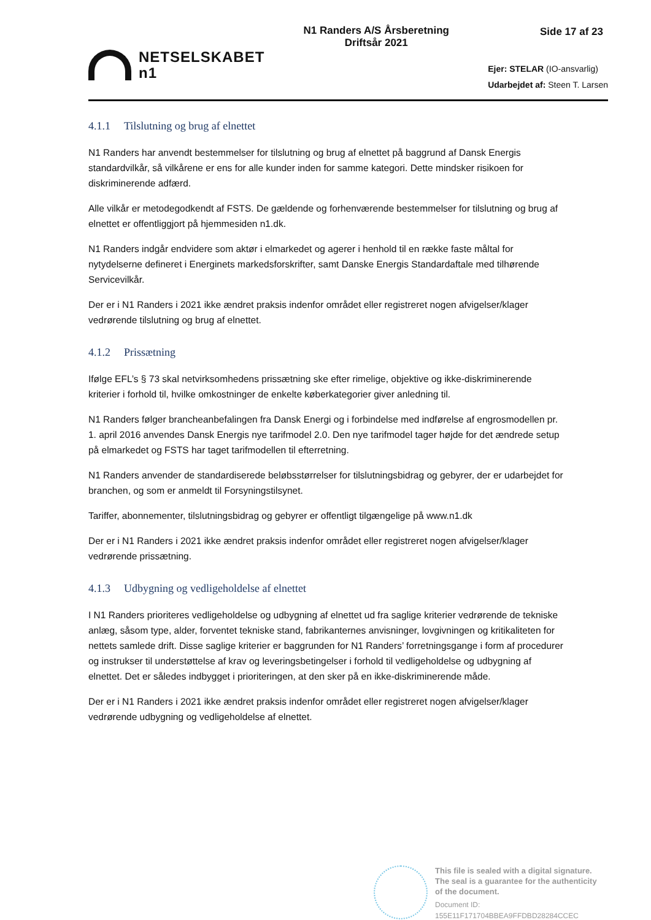NETSELSKABET
n1
N1 Randers A/S Årsberetning
Driftsår 2021
Side 17 af 23
Ejer: STELAR (IO-ansvarlig)
Udarbejdet af: Steen T. Larsen
4.1.1 Tilslutning og brug af elnettet
N1 Randers har anvendt bestemmelser for tilslutning og brug af elnettet på baggrund af Dansk Energis standardvilkår, så vilkårene er ens for alle kunder inden for samme kategori. Dette mindsker risikoen for diskriminerende adfærd.
Alle vilkår er metodegodkendt af FSTS. De gældende og forhenværende bestemmelser for tilslutning og brug af elnettet er offentliggjort på hjemmesiden n1.dk.
N1 Randers indgår endvidere som aktør i elmarkedet og agerer i henhold til en række faste måltal for nytydelserne defineret i Energinets markedsforskrifter, samt Danske Energis Standardaftale med tilhørende Servicevilkår.
Der er i N1 Randers i 2021 ikke ændret praksis indenfor området eller registreret nogen afvigelser/klager vedrørende tilslutning og brug af elnettet.
4.1.2 Prissætning
Ifølge EFL’s § 73 skal netvirksomhedens prissætning ske efter rimelige, objektive og ikke-diskriminerende kriterier i forhold til, hvilke omkostninger de enkelte køberkategorier giver anledning til.
N1 Randers følger brancheanbefalingen fra Dansk Energi og i forbindelse med indførelse af engrosmodellen pr. 1. april 2016 anvendes Dansk Energis nye tarifmodel 2.0. Den nye tarifmodel tager højde for det ændrede setup på elmarkedet og FSTS har taget tarifmodellen til efterretning.
N1 Randers anvender de standardiserede beløbsstørrelser for tilslutningsbidrag og gebyrer, der er udarbejdet for branchen, og som er anmeldt til Forsyningstilsynet.
Tariffer, abonnementer, tilslutningsbidrag og gebyrer er offentligt tilgængelige på www.n1.dk
Der er i N1 Randers i 2021 ikke ændret praksis indenfor området eller registreret nogen afvigelser/klager vedrørende prissætning.
4.1.3 Udbygning og vedligeholdelse af elnettet
I N1 Randers prioriteres vedligeholdelse og udbygning af elnettet ud fra saglige kriterier vedrørende de tekniske anlæg, såsom type, alder, forventet tekniske stand, fabrikanternes anvisninger, lovgivningen og kritikaliteten for nettets samlede drift. Disse saglige kriterier er baggrunden for N1 Randers’ forretningsgange i form af procedurer og instrukser til understøttelse af krav og leveringsbetingelser i forhold til vedligeholdelse og udbygning af elnettet. Det er således indbygget i prioriteringen, at den sker på en ikke-diskriminerende måde.
Der er i N1 Randers i 2021 ikke ændret praksis indenfor området eller registreret nogen afvigelser/klager vedrørende udbygning og vedligeholdelse af elnettet.
This file is sealed with a digital signature.
The seal is a guarantee for the authenticity
of the document.
Document ID:
155E11F171704BBEA9FFDBD28284CCEC